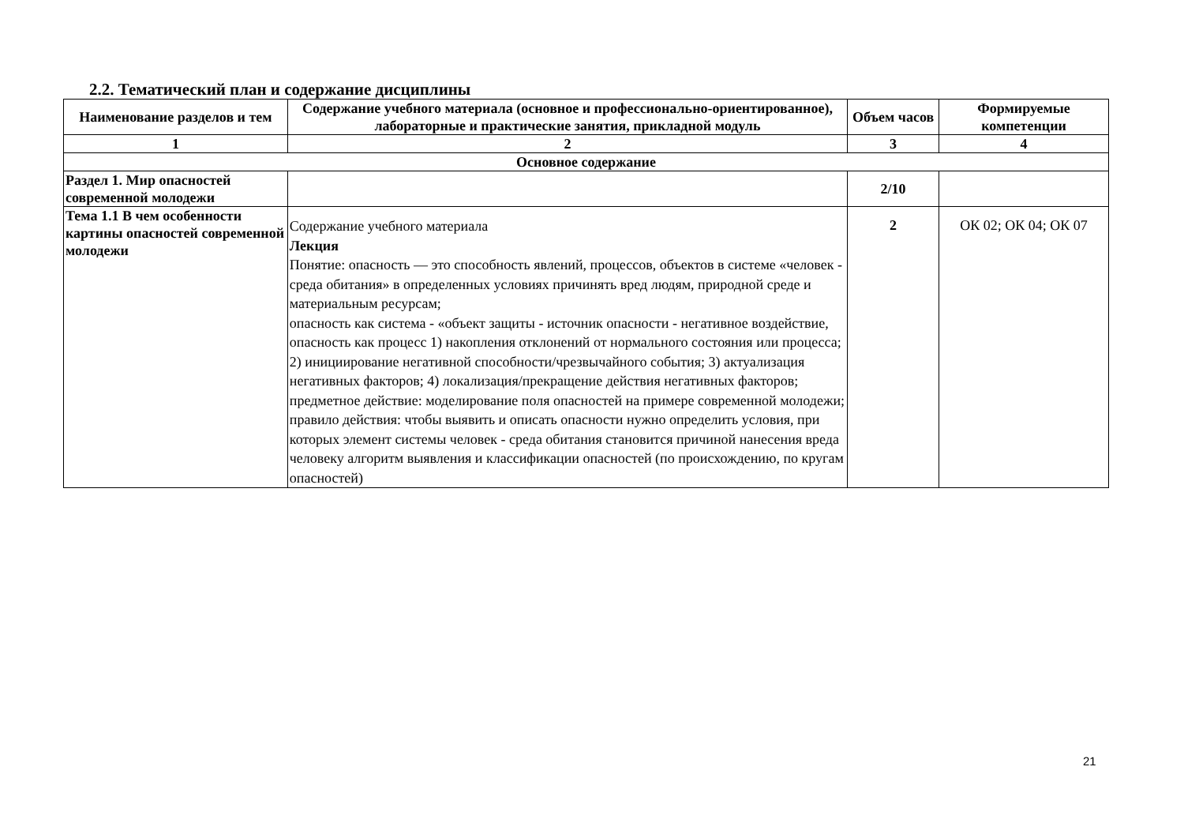2.2. Тематический план и содержание дисциплины
| Наименование разделов и тем | Содержание учебного материала (основное и профессионально-ориентированное), лабораторные и практические занятия, прикладной модуль | Объем часов | Формируемые компетенции |
| --- | --- | --- | --- |
| 1 | 2 | 3 | 4 |
| Основное содержание | | | |
| Раздел 1. Мир опасностей современной молодежи | | 2/10 | |
| Тема 1.1 В чем особенности картины опасностей современной молодежи | Содержание учебного материала Лекция Понятие: опасность — это способность явлений, процессов, объектов в системе «человек - среда обитания» в определенных условиях причинять вред людям, природной среде и материальным ресурсам; опасность как система - «объект защиты - источник опасности - негативное воздействие, опасность как процесс 1) накопления отклонений от нормального состояния или процесса; 2) инициирование негативной способности/чрезвычайного события; 3) актуализация негативных факторов; 4) локализация/прекращение действия негативных факторов; предметное действие: моделирование поля опасностей на примере современной молодежи; правило действия: чтобы выявить и описать опасности нужно определить условия, при которых элемент системы человек - среда обитания становится причиной нанесения вреда человеку алгоритм выявления и классификации опасностей (по происхождению, по кругам опасностей) | 2 | ОК 02; ОК 04; ОК 07 |
21